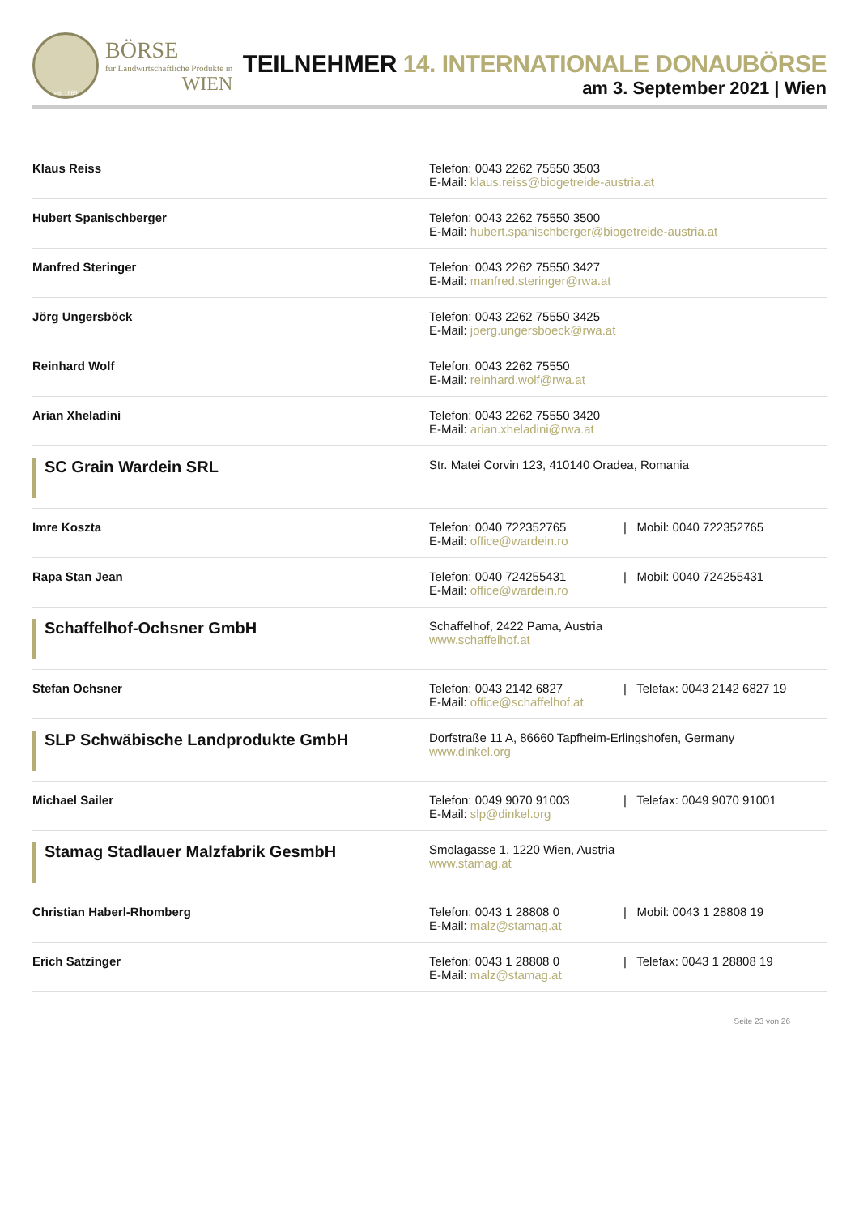seit 1869
BÖRSE
für Landwirtschaftliche Produkte in
WIEN
TEILNEHMER 14. INTERNATIONALE DONAUBÖRSE
am 3. September 2021 | Wien
| Klaus Reiss | Telefon: 0043 2262 75550 3503 E-Mail: klaus.reiss@biogetreide-austria.at | |
| Hubert Spanischberger | Telefon: 0043 2262 75550 3500 E-Mail: hubert.spanischberger@biogetreide-austria.at | |
| Manfred Steringer | Telefon: 0043 2262 75550 3427 E-Mail: manfred.steringer@rwa.at | |
| Jörg Ungersböck | Telefon: 0043 2262 75550 3425 E-Mail: joerg.ungersboeck@rwa.at | |
| Reinhard Wolf | Telefon: 0043 2262 75550 E-Mail: reinhard.wolf@rwa.at | |
| Arian Xheladini | Telefon: 0043 2262 75550 3420 E-Mail: arian.xheladini@rwa.at | |
| SC Grain Wardein SRL | Str. Matei Corvin 123, 410140 Oradea, Romania | |
| Imre Koszta | Telefon: 0040 722352765 E-Mail: office@wardein.ro | / Mobil: 0040 722352765 |
| Rapa Stan Jean | Telefon: 0040 724255431 E-Mail: office@wardein.ro | / Mobil: 0040 724255431 |
| Schaffelhof-Ochsner GmbH | Schaffelhof, 2422 Pama, Austria www.schaffelhof.at | |
| Stefan Ochsner | Telefon: 0043 2142 6827 E-Mail: office@schaffelhof.at | / Telefax: 0043 2142 6827 19 |
| SLP Schwäbische Landprodukte GmbH | Dorfstraße 11 A, 86660 Tapfheim-Erlingshofen, Germany www.dinkel.org | |
| Michael Sailer | Telefon: 0049 9070 91003 E-Mail: slp@dinkel.org | / Telefax: 0049 9070 91001 |
| Stamag Stadlauer Malzfabrik GesmbH | Smolagasse 1, 1220 Wien, Austria www.stamag.at | |
| Christian Haberl-Rhomberg | Telefon: 0043 1 28808 0 E-Mail: malz@stamag.at | / Mobil: 0043 1 28808 19 |
| Erich Satzinger | Telefon: 0043 1 28808 0 E-Mail: malz@stamag.at | / Telefax: 0043 1 28808 19 |
Seite 23 von 26